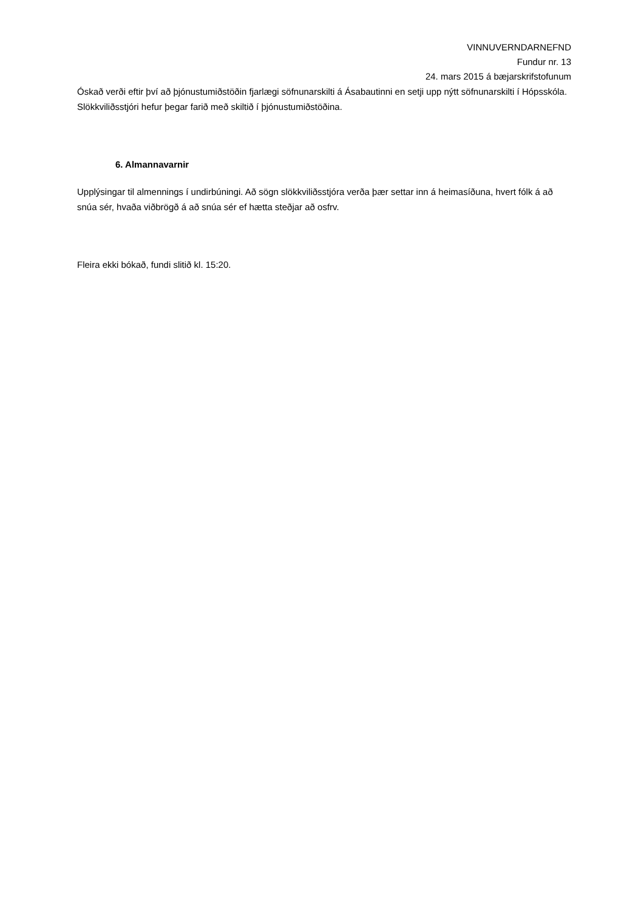VINNUVERNDARNEFND
Fundur nr. 13
24. mars 2015 á bæjarskrifstofunum
Óskað verði eftir því að þjónustumiðstöðin fjarlægi söfnunarskilti á Ásabautinni en setji upp nýtt söfnunarskilti í Hópsskóla. Slökkviliðsstjóri hefur þegar farið með skiltið í þjónustumiðstöðina.
6. Almannavarnir
Upplýsingar til almennings í undirbúningi. Að sögn slökkviliðsstjóra verða þær settar inn á heimasíðuna, hvert fólk á að snúa sér, hvaða viðbrögð á að snúa sér ef hætta steðjar að osfrv.
Fleira ekki bókað, fundi slitið kl. 15:20.